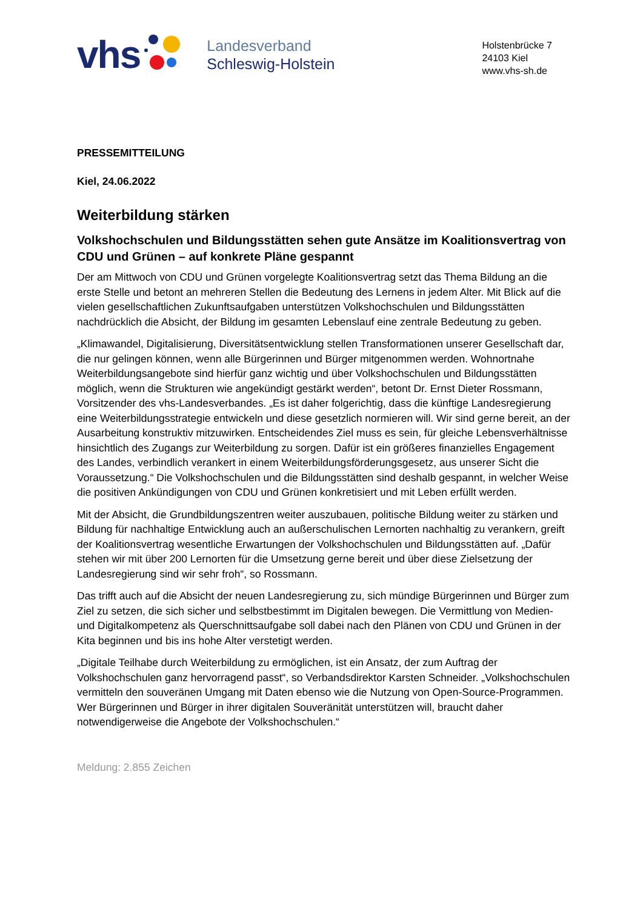vhs
Landesverband
Schleswig-Holstein
Holstenbrücke 7
24103 Kiel
www.vhs-sh.de
PRESSEMITTEILUNG
Kiel, 24.06.2022
Weiterbildung stärken
Volkshochschulen und Bildungsstätten sehen gute Ansätze im Koalitionsvertrag von CDU und Grünen – auf konkrete Pläne gespannt
Der am Mittwoch von CDU und Grünen vorgelegte Koalitionsvertrag setzt das Thema Bildung an die erste Stelle und betont an mehreren Stellen die Bedeutung des Lernens in jedem Alter. Mit Blick auf die vielen gesellschaftlichen Zukunftsaufgaben unterstützen Volkshochschulen und Bildungsstätten nachdrücklich die Absicht, der Bildung im gesamten Lebenslauf eine zentrale Bedeutung zu geben.
„Klimawandel, Digitalisierung, Diversitätsentwicklung stellen Transformationen unserer Gesellschaft dar, die nur gelingen können, wenn alle Bürgerinnen und Bürger mitgenommen werden. Wohnortnahe Weiterbildungsangebote sind hierfür ganz wichtig und über Volkshochschulen und Bildungsstätten möglich, wenn die Strukturen wie angekündigt gestärkt werden“, betont Dr. Ernst Dieter Rossmann, Vorsitzender des vhs-Landesverbandes. „Es ist daher folgerichtig, dass die künftige Landesregierung eine Weiterbildungsstrategie entwickeln und diese gesetzlich normieren will. Wir sind gerne bereit, an der Ausarbeitung konstruktiv mitzuwirken. Entscheidendes Ziel muss es sein, für gleiche Lebensverhältnisse hinsichtlich des Zugangs zur Weiterbildung zu sorgen. Dafür ist ein größeres finanzielles Engagement des Landes, verbindlich verankert in einem Weiterbildungsförderungsgesetz, aus unserer Sicht die Voraussetzung.“ Die Volkshochschulen und die Bildungsstätten sind deshalb gespannt, in welcher Weise die positiven Ankündigungen von CDU und Grünen konkretisiert und mit Leben erfüllt werden.
Mit der Absicht, die Grundbildungszentren weiter auszubauen, politische Bildung weiter zu stärken und Bildung für nachhaltige Entwicklung auch an außerschulischen Lernorten nachhaltig zu verankern, greift der Koalitionsvertrag wesentliche Erwartungen der Volkshochschulen und Bildungsstätten auf. „Dafür stehen wir mit über 200 Lernorten für die Umsetzung gerne bereit und über diese Zielsetzung der Landesregierung sind wir sehr froh“, so Rossmann.
Das trifft auch auf die Absicht der neuen Landesregierung zu, sich mündige Bürgerinnen und Bürger zum Ziel zu setzen, die sich sicher und selbstbestimmt im Digitalen bewegen. Die Vermittlung von Medien- und Digitalkompetenz als Querschnittsaufgabe soll dabei nach den Plänen von CDU und Grünen in der Kita beginnen und bis ins hohe Alter verstetigt werden.
„Digitale Teilhabe durch Weiterbildung zu ermöglichen, ist ein Ansatz, der zum Auftrag der Volkshochschulen ganz hervorragend passt“, so Verbandsdirektor Karsten Schneider. „Volkshochschulen vermitteln den souveränen Umgang mit Daten ebenso wie die Nutzung von Open-Source-Programmen. Wer Bürgerinnen und Bürger in ihrer digitalen Souveränität unterstützen will, braucht daher notwendigerweise die Angebote der Volkshochschulen.“
Meldung: 2.855 Zeichen